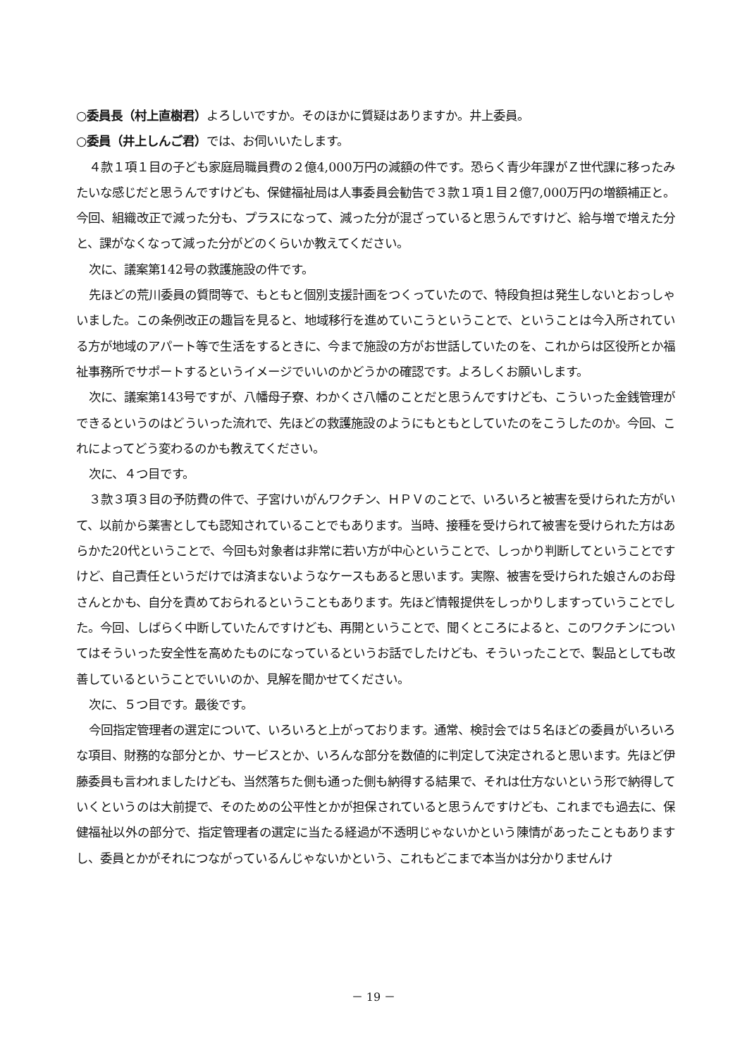○委員長（村上直樹君）よろしいですか。そのほかに質疑はありますか。井上委員。
○委員（井上しんご君）では、お伺いいたします。
４款１項１目の子ども家庭局職員費の２億4,000万円の減額の件です。恐らく青少年課がＺ世代課に移ったみたいな感じだと思うんですけども、保健福祉局は人事委員会勧告で３款１項１目２億7,000万円の増額補正と。今回、組織改正で減った分も、プラスになって、減った分が混ざっていると思うんですけど、給与増で増えた分と、課がなくなって減った分がどのくらいか教えてください。
次に、議案第142号の救護施設の件です。
先ほどの荒川委員の質問等で、もともと個別支援計画をつくっていたので、特段負担は発生しないとおっしゃいました。この条例改正の趣旨を見ると、地域移行を進めていこうということで、ということは今入所されている方が地域のアパート等で生活をするときに、今まで施設の方がお世話していたのを、これからは区役所とか福祉事務所でサポートするというイメージでいいのかどうかの確認です。よろしくお願いします。
次に、議案第143号ですが、八幡母子寮、わかくさ八幡のことだと思うんですけども、こういった金銭管理ができるというのはどういった流れで、先ほどの救護施設のようにもともとしていたのをこうしたのか。今回、これによってどう変わるのかも教えてください。
次に、４つ目です。
３款３項３目の予防費の件で、子宮けいがんワクチン、ＨＰＶのことで、いろいろと被害を受けられた方がいて、以前から薬害としても認知されていることでもあります。当時、接種を受けられて被害を受けられた方はあらかた20代ということで、今回も対象者は非常に若い方が中心ということで、しっかり判断してということですけど、自己責任というだけでは済まないようなケースもあると思います。実際、被害を受けられた娘さんのお母さんとかも、自分を責めておられるということもあります。先ほど情報提供をしっかりしますっていうことでした。今回、しばらく中断していたんですけども、再開ということで、聞くところによると、このワクチンについてはそういった安全性を高めたものになっているというお話でしたけども、そういったことで、製品としても改善しているということでいいのか、見解を聞かせてください。
次に、５つ目です。最後です。
今回指定管理者の選定について、いろいろと上がっております。通常、検討会では５名ほどの委員がいろいろな項目、財務的な部分とか、サービスとか、いろんな部分を数値的に判定して決定されると思います。先ほど伊藤委員も言われましたけども、当然落ちた側も通った側も納得する結果で、それは仕方ないという形で納得していくというのは大前提で、そのための公平性とかが担保されていると思うんですけども、これまでも過去に、保健福祉以外の部分で、指定管理者の選定に当たる経過が不透明じゃないかという陳情があったこともありますし、委員とかがそれにつながっているんじゃないかという、これもどこまで本当かは分かりませんけ
－ 19 －